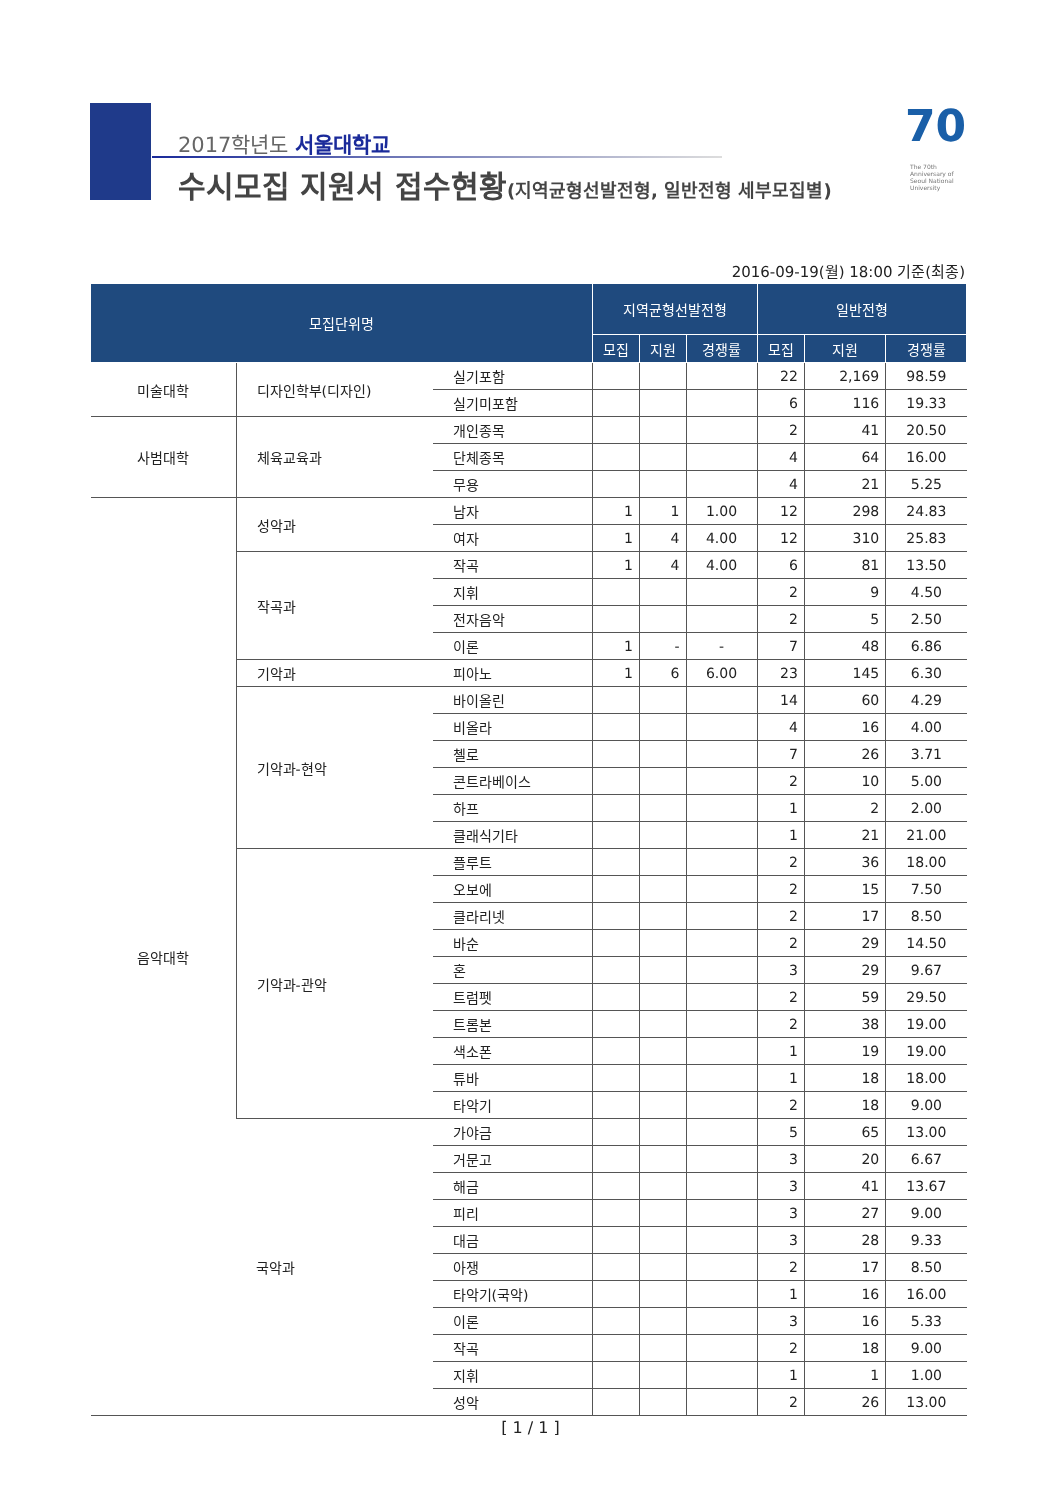2017학년도 서울대학교
수시모집 지원서 접수현황(지역균형선발전형, 일반전형 세부모집별)
70
The 70th Anniversary of Seoul National University
2016-09-19(월) 18:00 기준(최종)
| 모집단위명 | | | 지역균형선발전형 | | | 일반전형 | | |
| --- | --- | --- | --- | --- | --- | --- | --- | --- |
| | | | 모집 | 지원 | 경쟁률 | 모집 | 지원 | 경쟁률 |
| 미술대학 | 디자인학부(디자인) | 실기포함 | | | | 22 | 2,169 | 98.59 |
| | | 실기미포함 | | | | 6 | 116 | 19.33 |
| 사범대학 | 체육교육과 | 개인종목 | | | | 2 | 41 | 20.50 |
| | | 단체종목 | | | | 4 | 64 | 16.00 |
| | | 무용 | | | | 4 | 21 | 5.25 |
| 음악대학 | 성악과 | 남자 | 1 | 1 | 1.00 | 12 | 298 | 24.83 |
| | | 여자 | 1 | 4 | 4.00 | 12 | 310 | 25.83 |
| | 작곡과 | 작곡 | 1 | 4 | 4.00 | 6 | 81 | 13.50 |
| | | 지휘 | | | | 2 | 9 | 4.50 |
| | | 전자음악 | | | | 2 | 5 | 2.50 |
| | | 이론 | 1 | - | - | 7 | 48 | 6.86 |
| | 기악과 | 피아노 | 1 | 6 | 6.00 | 23 | 145 | 6.30 |
| | 기악과-현악 | 바이올린 | | | | 14 | 60 | 4.29 |
| | | 비올라 | | | | 4 | 16 | 4.00 |
| | | 첼로 | | | | 7 | 26 | 3.71 |
| | | 콘트라베이스 | | | | 2 | 10 | 5.00 |
| | | 하프 | | | | 1 | 2 | 2.00 |
| | | 클래식기타 | | | | 1 | 21 | 21.00 |
| | 기악과-관악 | 플루트 | | | | 2 | 36 | 18.00 |
| | | 오보에 | | | | 2 | 15 | 7.50 |
| | | 클라리넷 | | | | 2 | 17 | 8.50 |
| | | 바순 | | | | 2 | 29 | 14.50 |
| | | 혼 | | | | 3 | 29 | 9.67 |
| | | 트럼펫 | | | | 2 | 59 | 29.50 |
| | | 트롬본 | | | | 2 | 38 | 19.00 |
| | | 색소폰 | | | | 1 | 19 | 19.00 |
| | | 튜바 | | | | 1 | 18 | 18.00 |
| | | 타악기 | | | | 2 | 18 | 9.00 |
| | 국악과 | 가야금 | | | | 5 | 65 | 13.00 |
| | | 거문고 | | | | 3 | 20 | 6.67 |
| | | 해금 | | | | 3 | 41 | 13.67 |
| | | 피리 | | | | 3 | 27 | 9.00 |
| | | 대금 | | | | 3 | 28 | 9.33 |
| | | 아쟁 | | | | 2 | 17 | 8.50 |
| | | 타악기(국악) | | | | 1 | 16 | 16.00 |
| | | 이론 | | | | 3 | 16 | 5.33 |
| | | 작곡 | | | | 2 | 18 | 9.00 |
| | | 지휘 | | | | 1 | 1 | 1.00 |
| | | 성악 | | | | 2 | 26 | 13.00 |
[ 1 / 1 ]